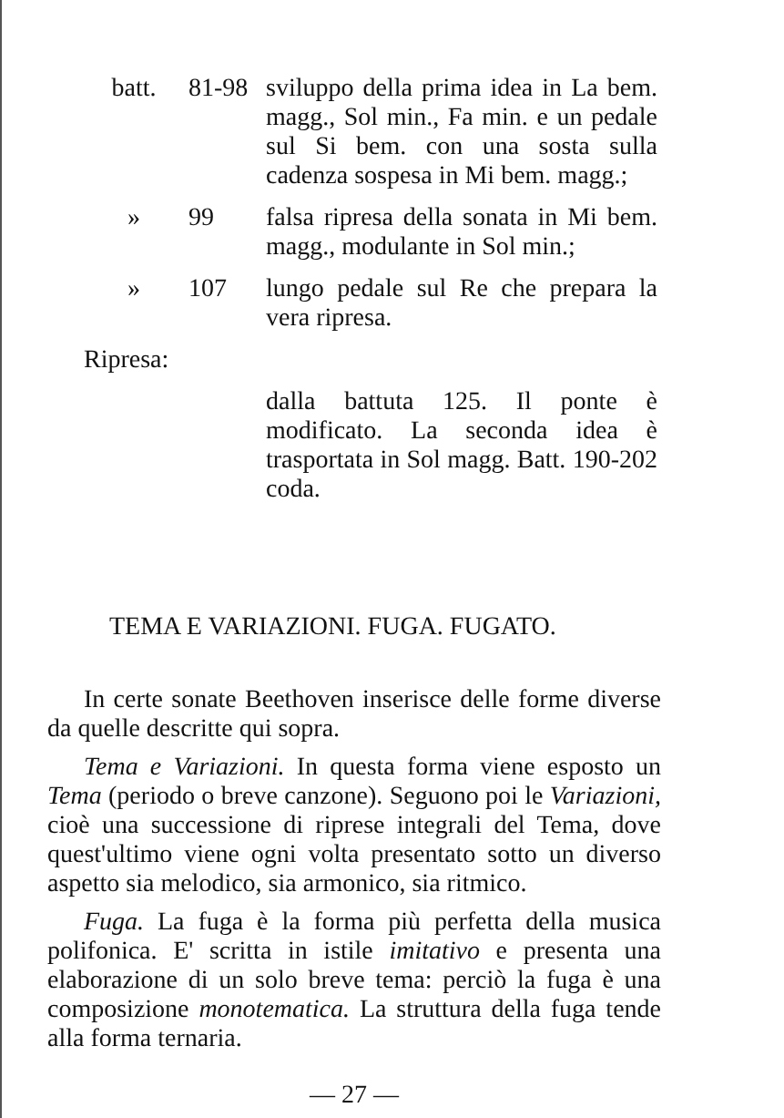| batt. | 81-98 | sviluppo della prima idea in La bem. magg., Sol min., Fa min. e un pedale sul Si bem. con una sosta sulla cadenza sospesa in Mi bem. magg.; |
| » | 99 | falsa ripresa della sonata in Mi bem. magg., modulante in Sol min.; |
| » | 107 | lungo pedale sul Re che prepara la vera ripresa. |
| Ripresa: | | |
| | | dalla battuta 125. Il ponte è modificato. La seconda idea è trasportata in Sol magg. Batt. 190-202 coda. |
TEMA E VARIAZIONI. FUGA. FUGATO.
In certe sonate Beethoven inserisce delle forme diverse da quelle descritte qui sopra.
Tema e Variazioni. In questa forma viene esposto un Tema (periodo o breve canzone). Seguono poi le Variazioni, cioè una successione di riprese integrali del Tema, dove quest'ultimo viene ogni volta presentato sotto un diverso aspetto sia melodico, sia armonico, sia ritmico.
Fuga. La fuga è la forma più perfetta della musica polifonica. E' scritta in istile imitativo e presenta una elaborazione di un solo breve tema: perciò la fuga è una composizione monotematica. La struttura della fuga tende alla forma ternaria.
— 27 —